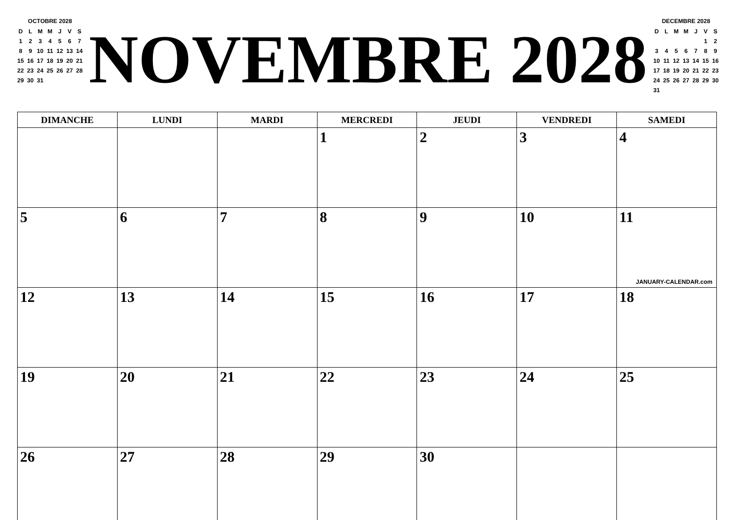OCTOBRE 2028
| D | L | M | M | J | V | S |
| --- | --- | --- | --- | --- | --- | --- |
| 1 | 2 | 3 | 4 | 5 | 6 | 7 |
| 8 | 9 | 10 | 11 | 12 | 13 | 14 |
| 15 | 16 | 17 | 18 | 19 | 20 | 21 |
| 22 | 23 | 24 | 25 | 26 | 27 | 28 |
| 29 | 30 | 31 | | | | |
NOVEMBRE 2028
DECEMBRE 2028
| D | L | M | M | J | V | S |
| --- | --- | --- | --- | --- | --- | --- |
| | | | | | 1 | 2 |
| 3 | 4 | 5 | 6 | 7 | 8 | 9 |
| 10 | 11 | 12 | 13 | 14 | 15 | 16 |
| 17 | 18 | 19 | 20 | 21 | 22 | 23 |
| 24 | 25 | 26 | 27 | 28 | 29 | 30 |
| 31 | | | | | | |
| DIMANCHE | LUNDI | MARDI | MERCREDI | JEUDI | VENDREDI | SAMEDI |
| --- | --- | --- | --- | --- | --- | --- |
| | | | 1 | 2 | 3 | 4 |
| 5 | 6 | 7 | 8 | 9 | 10 | 11 JANUARY-CALENDAR.com |
| 12 | 13 | 14 | 15 | 16 | 17 | 18 |
| 19 | 20 | 21 | 22 | 23 | 24 | 25 |
| 26 | 27 | 28 | 29 | 30 | | |